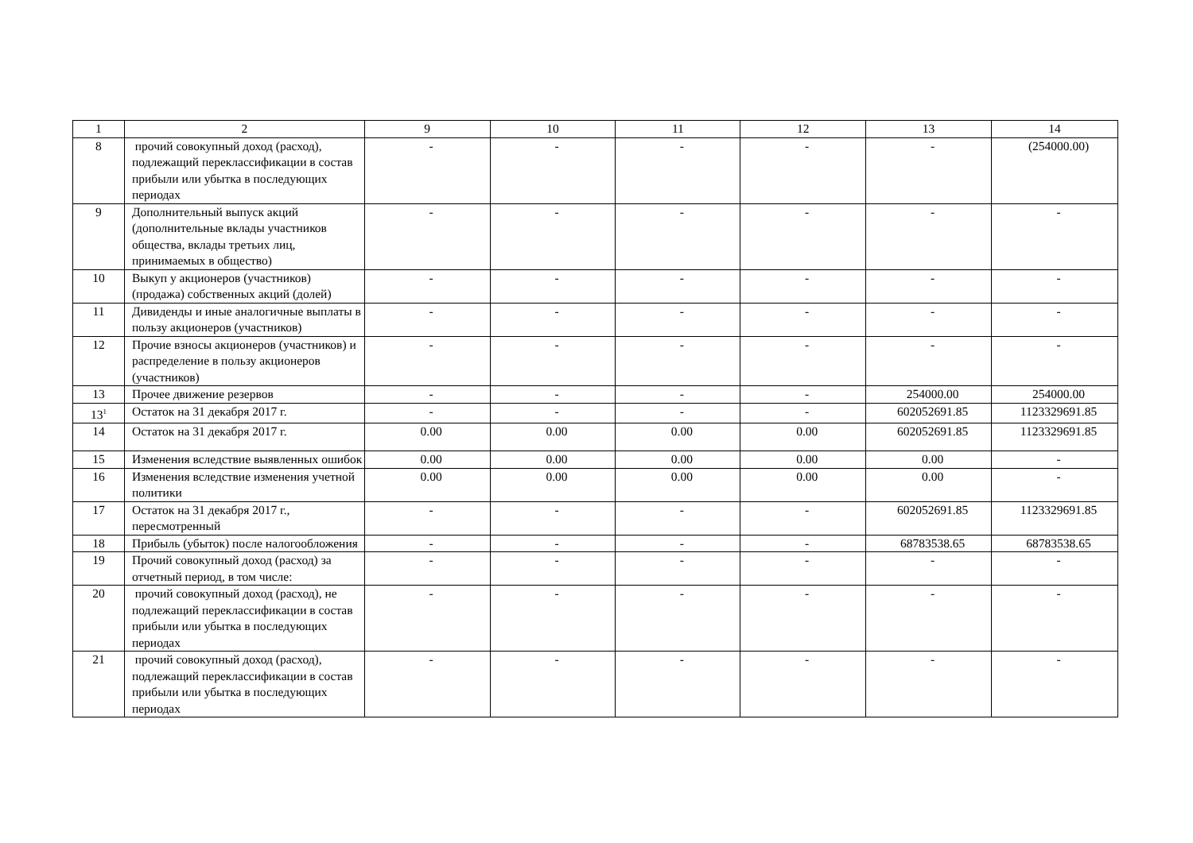| 1 | 2 | 9 | 10 | 11 | 12 | 13 | 14 |
| 8 | прочий совокупный доход (расход), подлежащий переклассификации в состав прибыли или убытка в последующих периодах | - | - | - | - | - | (254000.00) |
| 9 | Дополнительный выпуск акций (дополнительные вклады участников общества, вклады третьих лиц, принимаемых в общество) | - | - | - | - | - | - |
| 10 | Выкуп у акционеров (участников) (продажа) собственных акций (долей) | - | - | - | - | - | - |
| 11 | Дивиденды и иные аналогичные выплаты в пользу акционеров (участников) | - | - | - | - | - | - |
| 12 | Прочие взносы акционеров (участников) и распределение в пользу акционеров (участников) | - | - | - | - | - | - |
| 13 | Прочее движение резервов | - | - | - | - | 254000.00 | 254000.00 |
| 13<sup>1</sup> | Остаток на 31 декабря 2017 г. | - | - | - | - | 602052691.85 | 1123329691.85 |
| 14 | Остаток на 31 декабря 2017 г. | 0.00 | 0.00 | 0.00 | 0.00 | 602052691.85 | 1123329691.85 |
| 15 | Изменения вследствие выявленных ошибок | 0.00 | 0.00 | 0.00 | 0.00 | 0.00 | - |
| 16 | Изменения вследствие изменения учетной политики | 0.00 | 0.00 | 0.00 | 0.00 | 0.00 | - |
| 17 | Остаток на 31 декабря 2017 г., пересмотренный | - | - | - | - | 602052691.85 | 1123329691.85 |
| 18 | Прибыль (убыток) после налогообложения | - | - | - | - | 68783538.65 | 68783538.65 |
| 19 | Прочий совокупный доход (расход) за отчетный период, в том числе: | - | - | - | - | - | - |
| 20 | прочий совокупный доход (расход), не подлежащий переклассификации в состав прибыли или убытка в последующих периодах | - | - | - | - | - | - |
| 21 | прочий совокупный доход (расход), подлежащий переклассификации в состав прибыли или убытка в последующих периодах | - | - | - | - | - | - |